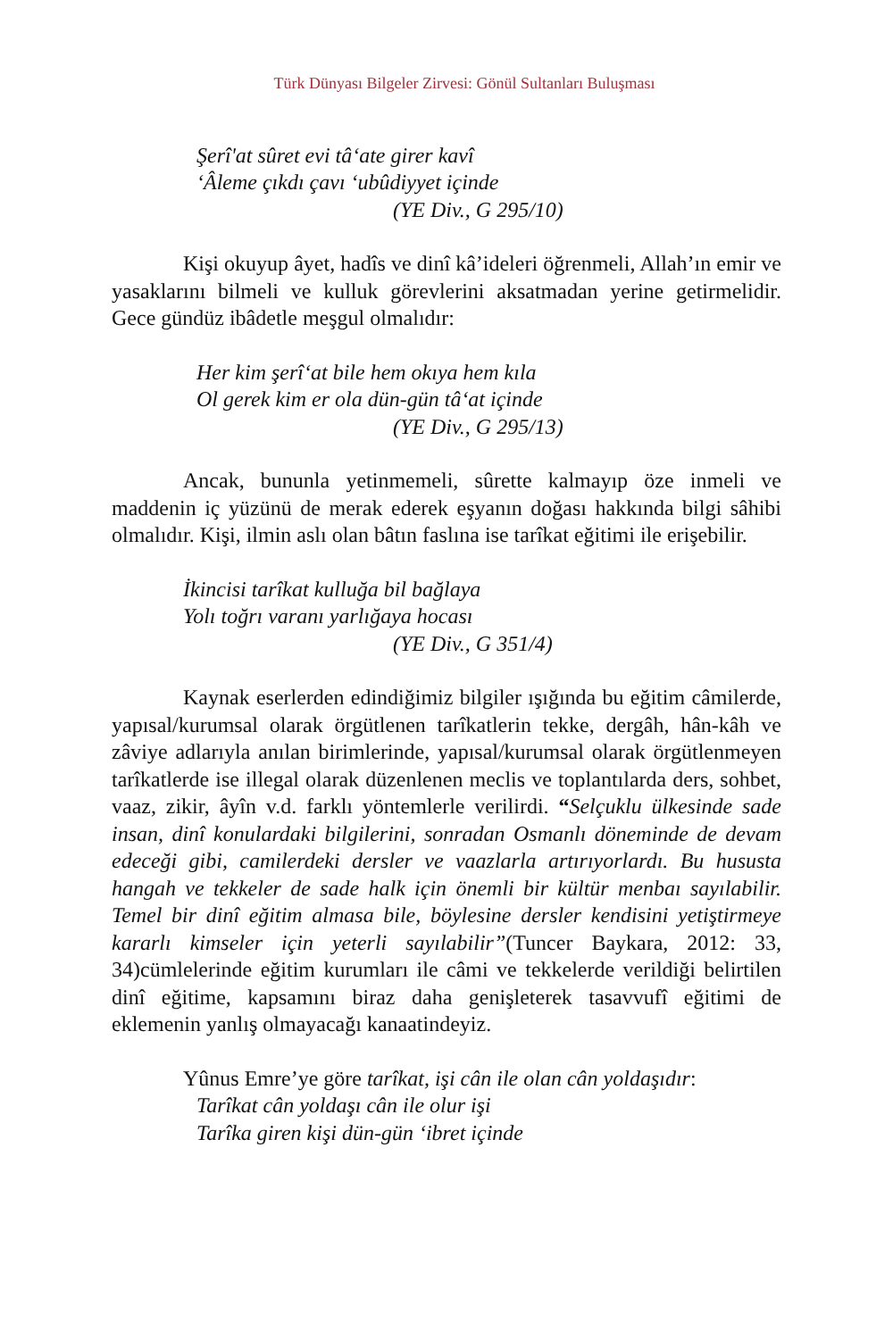Türk Dünyası Bilgeler Zirvesi: Gönül Sultanları Buluşması
Şerî'at sûret evi tâ‘ate girer kavî
‘Âleme çıkdı çavı ‘ubûdiyyet içinde
(YE Div., G 295/10)
Kişi okuyup âyet, hadîs ve dinî kâ’ideleri öğrenmeli, Allah’ın emir ve yasaklarını bilmeli ve kulluk görevlerini aksatmadan yerine getirmelidir. Gece gündüz ibâdetle meşgul olmalıdır:
Her kim şerî‘at bile hem okıya hem kıla
Ol gerek kim er ola dün-gün tâ‘at içinde
(YE Div., G 295/13)
Ancak, bununla yetinmemeli, sûrette kalmayıp öze inmeli ve maddenin iç yüzünü de merak ederek eşyanın doğası hakkında bilgi sâhibi olmalıdır. Kişi, ilmin aslı olan bâtın faslına ise tarîkat eğitimi ile erişebilir.
İkincisi tarîkat kulluğa bil bağlaya
Yolı toğrı varanı yarlığaya hocası
(YE Div., G 351/4)
Kaynak eserlerden edindiğimiz bilgiler ışığında bu eğitim câmilerde, yapısal/kurumsal olarak örgütlenen tarîkatlerin tekke, dergâh, hân-kâh ve zâviye adlarıyla anılan birimlerinde, yapısal/kurumsal olarak örgütlenmeyen tarîkatlerde ise illegal olarak düzenlenen meclis ve toplantılarda ders, sohbet, vaaz, zikir, âyîn v.d. farklı yöntemlerle verilirdi. “Selçuklu ülkesinde sade insan, dinî konulardaki bilgilerini, sonradan Osmanlı döneminde de devam edeceği gibi, camilerdeki dersler ve vaazlarla artırıyorlardı. Bu hususta hangah ve tekkeler de sade halk için önemli bir kültür menbaı sayılabilir. Temel bir dinî eğitim almasa bile, böylesine dersler kendisini yetiştirmeye kararlı kimseler için yeterli sayılabilir”(Tuncer Baykara, 2012: 33, 34)cümlelerinde eğitim kurumları ile câmi ve tekkelerde verildiği belirtilen dinî eğitime, kapsamını biraz daha genişleterek tasavvufî eğitimi de eklemenin yanlış olmayacağı kanaatindeyiz.
Yûnus Emre’ye göre tarîkat, işi cân ile olan cân yoldaşıdır:
Tarîkat cân yoldaşı cân ile olur işi
Tarîka giren kişi dün-gün ‘ibret içinde